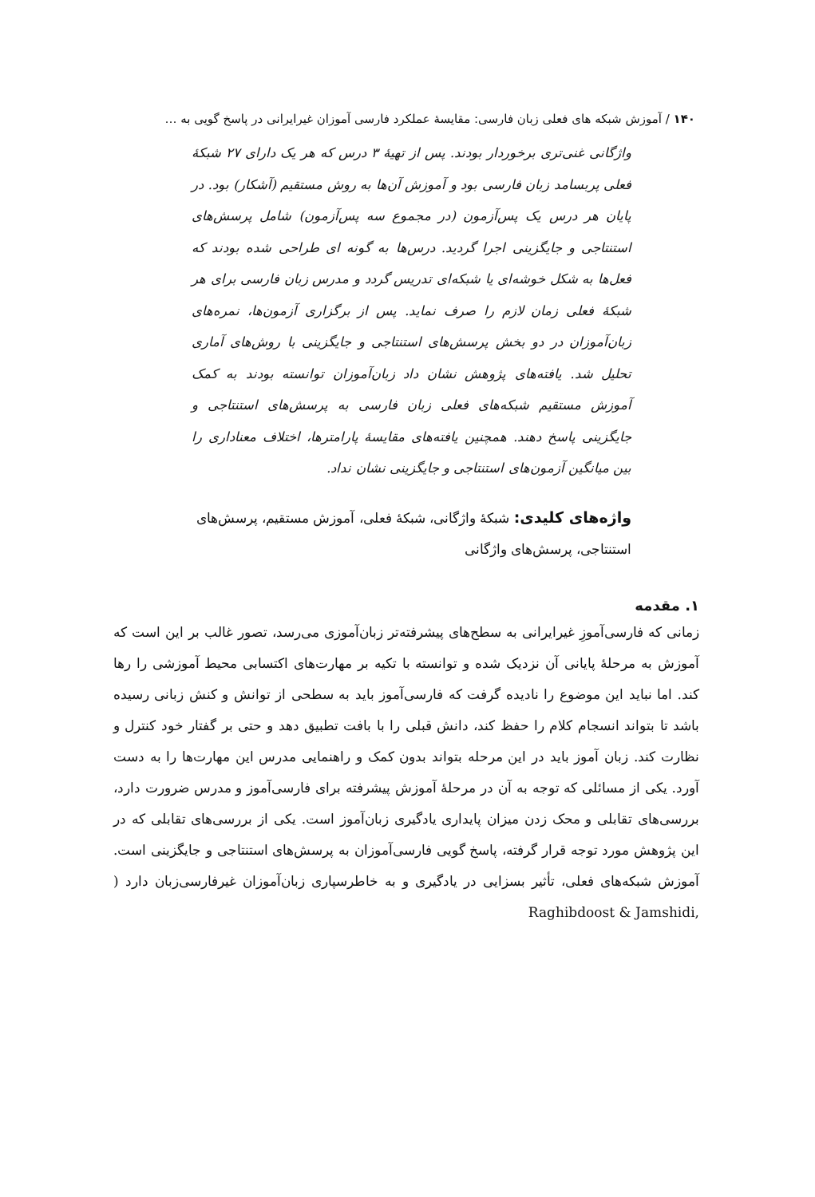۱۴۰ / آموزش شبکه های فعلی زبان فارسی: مقایسهٔ عملکرد فارسی آموزان غیرایرانی در پاسخ گویی به …
واژگانی غنی‌تری برخوردار بودند. پس از تهیهٔ ۳ درس که هر یک دارای ۲۷ شبکهٔ فعلی پربسامد زبان فارسی بود و آموزش آن‌ها به روش مستقیم (آشکار) بود. در پایان هر درس یک پس‌آزمون (در مجموع سه پس‌آزمون) شامل پرسش‌های استنتاجی و جایگزینی اجرا گردید. درس‌ها به گونه ای طراحی شده بودند که فعل‌ها به شکل خوشه‌ای یا شبکه‌ای تدریس گردد و مدرس زبان فارسی برای هر شبکهٔ فعلی زمان لازم را صرف نماید. پس از برگزاری آزمون‌ها، نمره‌های زبان‌آموزان در دو بخش پرسش‌های استنتاجی و جایگزینی با روش‌های آماری تحلیل شد. یافته‌های پژوهش نشان داد زبان‌آموزان توانسته بودند به کمک آموزش مستقیم شبکه‌های فعلی زبان فارسی به پرسش‌های استنتاجی و جایگزینی پاسخ دهند. همچنین یافته‌های مقایسهٔ پارامترها، اختلاف معناداری را بین میانگین آزمون‌های استنتاجی و جایگزینی نشان نداد.
واژه‌های کلیدی: شبکهٔ واژگانی، شبکهٔ فعلی، آموزش مستقیم، پرسش‌های استنتاجی، پرسش‌های واژگانی
۱. مقدمه
زمانی که فارسی‌آموزِ غیرایرانی به سطح‌های پیشرفته‌تر زبان‌آموزی می‌رسد، تصور غالب بر این است که آموزش به مرحلهٔ پایانی آن نزدیک شده و توانسته با تکیه بر مهارت‌های اکتسابی محیط آموزشی را رها کند. اما نباید این موضوع را نادیده گرفت که فارسی‌آموز باید به سطحی از توانش و کنش زبانی رسیده باشد تا بتواند انسجام کلام را حفظ کند، دانش قبلی را با بافت تطبیق دهد و حتی بر گفتار خود کنترل و نظارت کند. زبان آموز باید در این مرحله بتواند بدون کمک و راهنمایی مدرس این مهارت‌ها را به دست آورد. یکی از مسائلی که توجه به آن در مرحلهٔ آموزش پیشرفته برای فارسی‌آموز و مدرس ضرورت دارد، بررسی‌های تقابلی و محک زدن میزان پایداری یادگیری زبان‌آموز است. یکی از بررسی‌های تقابلی که در این پژوهش مورد توجه قرار گرفته، پاسخ گویی فارسی‌آموزان به پرسش‌های استنتاجی و جایگزینی است. آموزش شبکه‌های فعلی، تأثیر بسزایی در یادگیری و به خاطرسپاری زبان‌آموزان غیرفارسی‌زبان دارد ( Raghibdoost & Jamshidi,